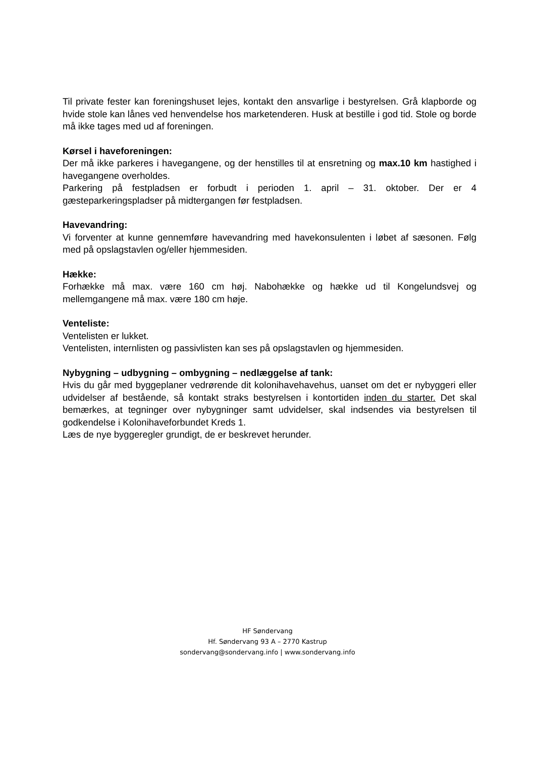Til private fester kan foreningshuset lejes, kontakt den ansvarlige i bestyrelsen. Grå klapborde og hvide stole kan lånes ved henvendelse hos marketenderen. Husk at bestille i god tid. Stole og borde må ikke tages med ud af foreningen.
Kørsel i haveforeningen:
Der må ikke parkeres i havegangene, og der henstilles til at ensretning og max.10 km hastighed i havegangene overholdes.
Parkering på festpladsen er forbudt i perioden 1. april – 31. oktober. Der er 4 gæsteparkeringspladser på midtergangen før festpladsen.
Havevandring:
Vi forventer at kunne gennemføre havevandring med havekonsulenten i løbet af sæsonen. Følg med på opslagstavlen og/eller hjemmesiden.
Hække:
Forhække må max. være 160 cm høj. Nabohække og hække ud til Kongelundsvej og mellemgangene må max. være 180 cm høje.
Venteliste:
Ventelisten er lukket.
Ventelisten, internlisten og passivlisten kan ses på opslagstavlen og hjemmesiden.
Nybygning – udbygning – ombygning – nedlæggelse af tank:
Hvis du går med byggeplaner vedrørende dit kolonihavehavehus, uanset om det er nybyggeri eller udvidelser af bestående, så kontakt straks bestyrelsen i kontortiden inden du starter. Det skal bemærkes, at tegninger over nybygninger samt udvidelser, skal indsendes via bestyrelsen til godkendelse i Kolonihaveforbundet Kreds 1.
Læs de nye byggeregler grundigt, de er beskrevet herunder.
HF Søndervang
Hf. Søndervang 93 A – 2770 Kastrup
sondervang@sondervang.info | www.sondervang.info